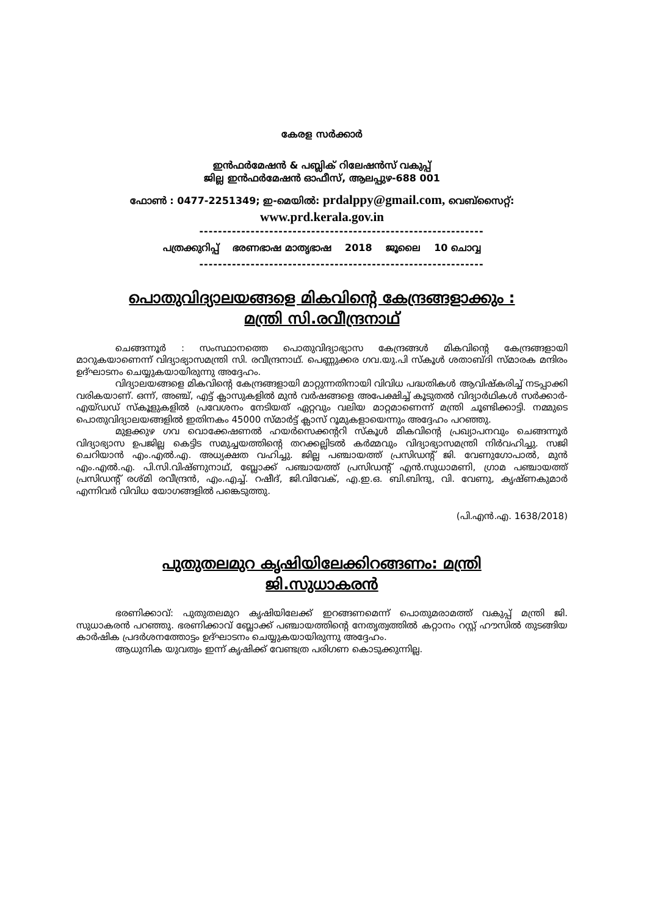കേരള സർക്കാർ
ഇൻഫർമേഷൻ & പബ്ലിക് റിലേഷൻസ് വകുപ്പ്
ജില്ല ഇൻഫർമേഷൻ ഓഫീസ്, ആലപ്പുഴ-688 001
ഫോൺ : 0477-2251349; ഇ-മെയിൽ: prdalppy@gmail.com, വെബ്സൈറ്റ്:
www.prd.kerala.gov.in
-------------------------------------------------------------
പത്രക്കുറിപ്പ് ഭരണഭാഷ മാതൃഭാഷ 2018 ജൂലൈ 10 ചൊവ്വ
-------------------------------------------------------------
പൊതുവിദ്യാലയങ്ങളെ മികവിന്റെ കേന്ദ്രങ്ങളാക്കും :
മന്ത്രി സി.രവീന്ദ്രനാഥ്
ചെങ്ങന്നൂർ : സംസ്ഥാനത്തെ പൊതുവിദ്യാഭ്യാസ കേന്ദ്രങ്ങൾ മികവിന്റെ കേന്ദ്രങ്ങളായി മാറുകയാണെന്ന് വിദ്യാഭ്യാസമന്ത്രി സി. രവീന്ദ്രനാഥ്. പെണ്ണുക്കര ഗവ.യു.പി സ്കൂൾ ശതാബ്ദി സ്മാരക മന്ദിരം ഉദ്ഘാടനം ചെയ്യുകയായിരുന്നു അദ്ദേഹം.
വിദ്യാലയങ്ങളെ മികവിന്റെ കേന്ദ്രങ്ങളായി മാറ്റുന്നതിനായി വിവിധ പദ്ധതികൾ ആവിഷ്കരിച്ച് നടപ്പാക്കി വരികയാണ്. ഒന്ന്, അഞ്ച്, എട്ട് ക്ലാസുകളിൽ മുൻ വർഷങ്ങളെ അപേക്ഷിച്ച് കൂടുതൽ വിദ്യാർഥികൾ സർക്കാർ-എയ്ഡഡ് സ്കൂളുകളിൽ പ്രവേശനം നേടിയത് ഏറ്റവും വലിയ മാറ്റമാണെന്ന് മന്ത്രി ചൂണ്ടിക്കാട്ടി. നമ്മുടെ പൊതുവിദ്യാലയങ്ങളിൽ ഇതിനകം 45000 സ്മാർട്ട് ക്ലാസ് റൂമുകളായെന്നും അദ്ദേഹം പറഞ്ഞു.
മുളക്കുഴ ഗവ വൊക്കേഷണൽ ഹയർസെക്കന്ററി സ്കൂൾ മികവിന്റെ പ്രഖ്യാപനവും ചെങ്ങന്നൂർ വിദ്യാഭ്യാസ ഉപജില്ല കെട്ടിട സമുച്ചയത്തിന്റെ തറക്കല്ലിടൽ കർമ്മവും വിദ്യാഭ്യാസമന്ത്രി നിർവഹിച്ചു. സജി ചെറിയാൻ എം.എൽ.എ. അധ്യക്ഷത വഹിച്ചു. ജില്ല പഞ്ചായത്ത് പ്രസിഡന്റ് ജി. വേണുഗോപാൽ, മുൻ എം.എൽ.എ. പി.സി.വിഷ്ണുനാഥ്, ബ്ലോക്ക് പഞ്ചായത്ത് പ്രസിഡന്റ് എൻ.സുധാമണി, ഗ്രാമ പഞ്ചായത്ത് പ്രസിഡന്റ് രശ്മി രവീന്ദ്രൻ, എം.എച്ച്. റഷീദ്, ജി.വിവേക്, എ.ഇ.ഒ. ബി.ബിന്ദു, വി. വേണു, കൃഷ്ണകുമാർ എന്നിവർ വിവിധ യോഗങ്ങളിൽ പങ്കെടുത്തു.
(പി.എൻ.എ. 1638/2018)
പുതുതലമുറ കൃഷിയിലേക്കിറങ്ങണം: മന്ത്രി
ജി.സുധാകരൻ
ഭരണിക്കാവ്: പുതുതലമുറ കൃഷിയിലേക്ക് ഇറങ്ങണമെന്ന് പൊതുമരാമത്ത് വകുപ്പ് മന്ത്രി ജി. സുധാകരൻ പറഞ്ഞു. ഭരണിക്കാവ് ബ്ലോക്ക് പഞ്ചായത്തിന്റെ നേതൃത്വത്തിൽ കറ്റാനം റസ്റ്റ് ഹൗസിൽ തുടങ്ങിയ കാർഷിക പ്രദർശനത്തോട്ടം ഉദ്ഘാടനം ചെയ്യുകയായിരുന്നു അദ്ദേഹം.
ആധുനിക യുവത്വം ഇന്ന് കൃഷിക്ക് വേണ്ടത്ര പരിഗണ കൊടുക്കുന്നില്ല.